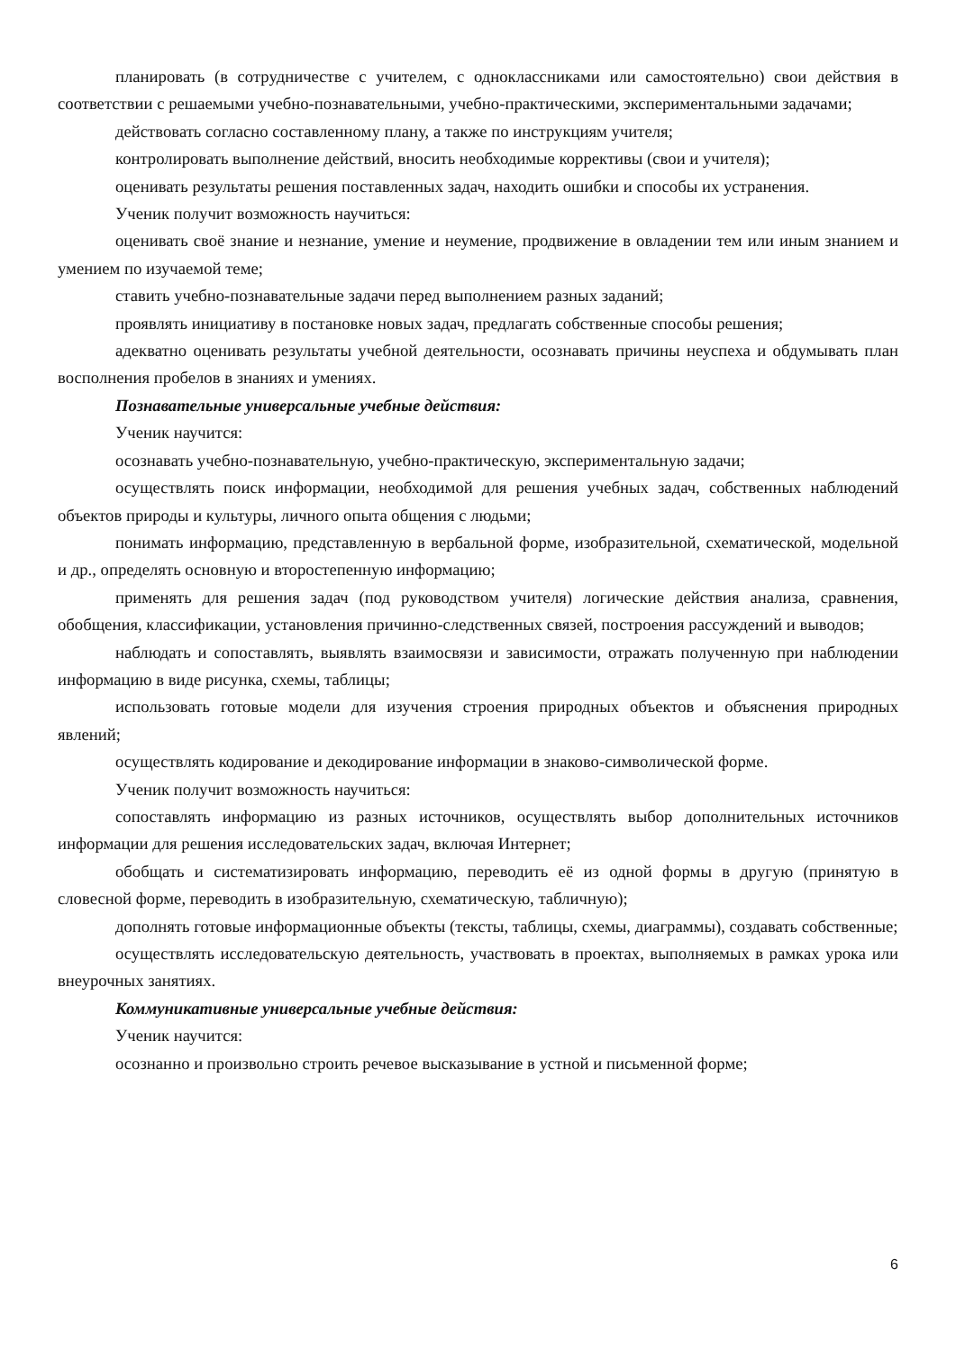планировать (в сотрудничестве с учителем, с одноклассниками или самостоятельно) свои действия в соответствии с решаемыми учебно-познавательными, учебно-практическими, экспериментальными задачами;
действовать согласно составленному плану, а также по инструкциям учителя;
контролировать выполнение действий, вносить необходимые коррективы (свои и учителя);
оценивать результаты решения поставленных задач, находить ошибки и способы их устранения.
Ученик получит возможность научиться:
оценивать своё знание и незнание, умение и неумение, продвижение в овладении тем или иным знанием и умением по изучаемой теме;
ставить учебно-познавательные задачи перед выполнением разных заданий;
проявлять инициативу в постановке новых задач, предлагать собственные способы решения;
адекватно оценивать результаты учебной деятельности, осознавать причины неуспеха и обдумывать план восполнения пробелов в знаниях и умениях.
Познавательные универсальные учебные действия:
Ученик научится:
осознавать учебно-познавательную, учебно-практическую, экспериментальную задачи;
осуществлять поиск информации, необходимой для решения учебных задач, собственных наблюдений объектов природы и культуры, личного опыта общения с людьми;
понимать информацию, представленную в вербальной форме, изобразительной, схематической, модельной и др., определять основную и второстепенную информацию;
применять для решения задач (под руководством учителя) логические действия анализа, сравнения, обобщения, классификации, установления причинно-следственных связей, построения рассуждений и выводов;
наблюдать и сопоставлять, выявлять взаимосвязи и зависимости, отражать полученную при наблюдении информацию в виде рисунка, схемы, таблицы;
использовать готовые модели для изучения строения природных объектов и объяснения природных явлений;
осуществлять кодирование и декодирование информации в знаково-символической форме.
Ученик получит возможность научиться:
сопоставлять информацию из разных источников, осуществлять выбор дополнительных источников информации для решения исследовательских задач, включая Интернет;
обобщать и систематизировать информацию, переводить её из одной формы в другую (принятую в словесной форме, переводить в изобразительную, схематическую, табличную);
дополнять готовые информационные объекты (тексты, таблицы, схемы, диаграммы), создавать собственные;
осуществлять исследовательскую деятельность, участвовать в проектах, выполняемых в рамках урока или внеурочных занятиях.
Коммуникативные универсальные учебные действия:
Ученик научится:
осознанно и произвольно строить речевое высказывание в устной и письменной форме;
6